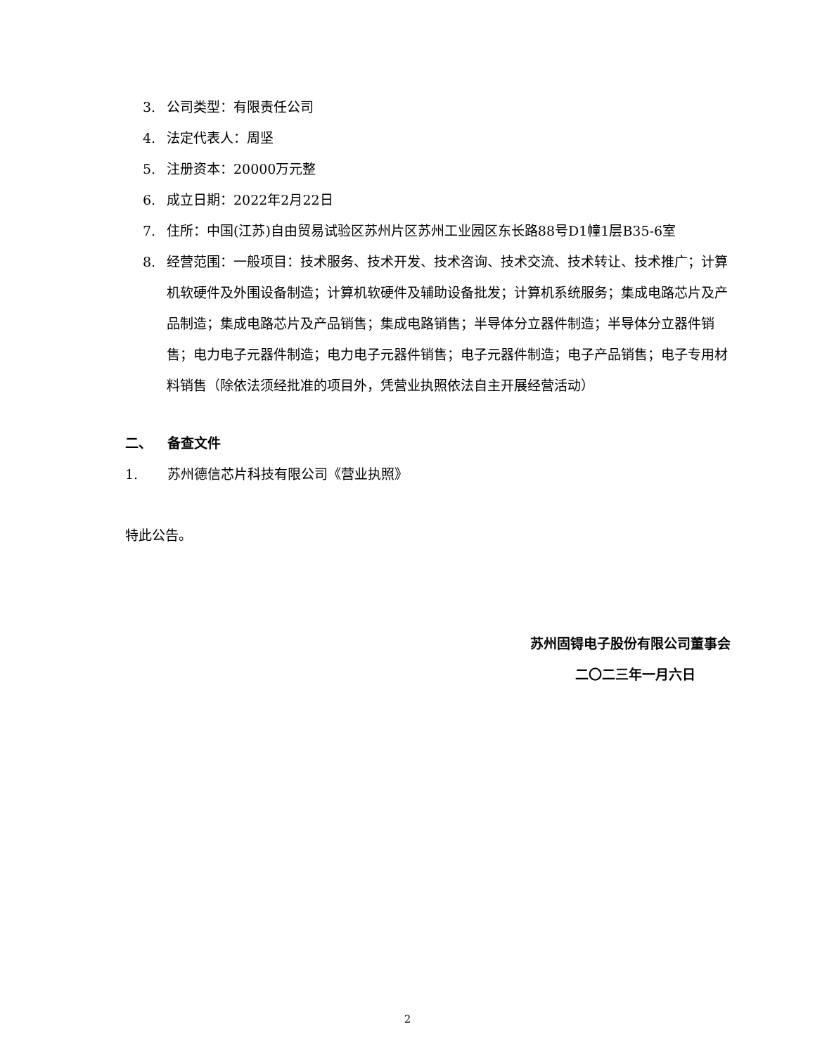3. 公司类型：有限责任公司
4. 法定代表人：周坚
5. 注册资本：20000万元整
6. 成立日期：2022年2月22日
7. 住所：中国(江苏)自由贸易试验区苏州片区苏州工业园区东长路88号D1幢1层B35-6室
8. 经营范围：一般项目：技术服务、技术开发、技术咨询、技术交流、技术转让、技术推广；计算机软硬件及外围设备制造；计算机软硬件及辅助设备批发；计算机系统服务；集成电路芯片及产品制造；集成电路芯片及产品销售；集成电路销售；半导体分立器件制造；半导体分立器件销售；电力电子元器件制造；电力电子元器件销售；电子元器件制造；电子产品销售；电子专用材料销售（除依法须经批准的项目外，凭营业执照依法自主开展经营活动）
二、 备查文件
1. 苏州德信芯片科技有限公司《营业执照》
特此公告。
苏州固锝电子股份有限公司董事会
二〇二三年一月六日
2